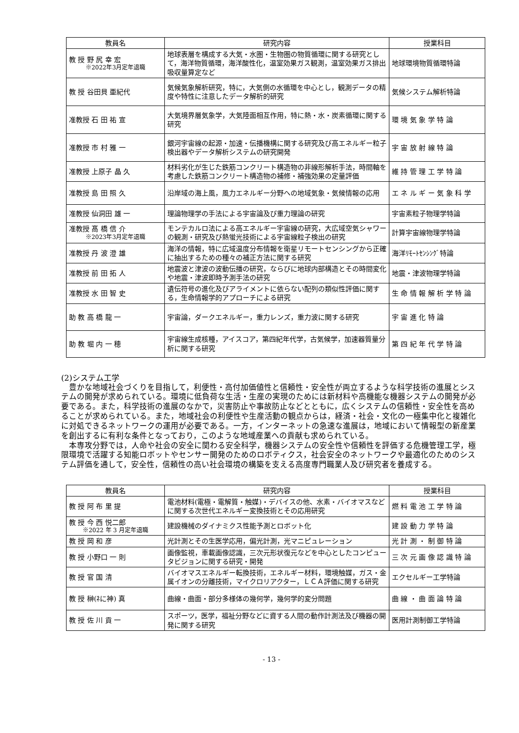| 教員名 | 研究内容 | 授業科目 |
| --- | --- | --- |
| 教 授 野 尻 幸 宏 ※2022年3月定年退職 | 地球表層を構成する大気・水圏・生物圏の物質循環に関する研究として，海洋物質循環，海洋酸性化，温室効果ガス観測，温室効果ガス排出吸収量算定など | 地球環境物質循環特論 |
| 教 授 谷田貝 亜紀代 | 気候気象解析研究，特に，大気側の水循環を中心とし，観測データの精度や特性に注意したデータ解析的研究 | 気候システム解析特論 |
| 准教授 石 田 祐 宣 | 大気境界層気象学，大気陸面相互作用，特に熱・水・炭素循環に関する研究 | 環 境 気 象 学 特 論 |
| 准教授 市 村 雅 一 | 銀河宇宙線の起源・加速・伝播機構に関する研究及び高エネルギー粒子検出器やデータ解析システムの研究開発 | 宇 宙 放 射 線 特 論 |
| 准教授 上原子 晶 久 | 材料劣化が生じた鉄筋コンクリート構造物の非線形解析手法，時間軸を考慮した鉄筋コンクリート構造物の補修・補強効果の定量評価 | 維 持 管 理 工 学 特 論 |
| 准教授 島 田 照 久 | 沿岸域の海上風，風力エネルギー分野への地域気象・気候情報の応用 | エ ネ ル ギ ー 気 象 科 学 |
| 准教授 仙洞田 雄 一 | 理論物理学の手法による宇宙論及び重力理論の研究 | 宇宙素粒子物理学特論 |
| 准教授 髙 橋 信 介 ※2023年3月定年退職 | モンテカルロ法による高エネルギー宇宙線の研究，大広域空気シャワーの観測・研究及び熱蛍光技術による宇宙線粒子検出の研究 | 計算宇宙線物理学特論 |
| 准教授 丹 波 澄 雄 | 海洋の情報，特に広域温度分布情報を衛星リモートセンシングから正確に抽出するための種々の補正方法に関する研究 | 海洋ﾘﾓｰﾄｾﾝｼﾝｸﾞ特論 |
| 准教授 前 田 拓 人 | 地震波と津波の波動伝播の研究，ならびに地球内部構造とその時間変化や地震・津波即時予測手法の研究 | 地震・津波物理学特論 |
| 准教授 水 田 智 史 | 遺伝符号の進化及びアライメントに依らない配列の類似性評価に関する，生命情報学的アプローチによる研究 | 生 命 情 報 解 析 学 特 論 |
| 助 教 高 橋 龍 一 | 宇宙論，ダークエネルギー，重力レンズ，重力波に関する研究 | 宇 宙 進 化 特 論 |
| 助 教 堀 内 一 穂 | 宇宙線生成核種，アイスコア，第四紀年代学，古気候学，加速器質量分析に関する研究 | 第 四 紀 年 代 学 特 論 |
(2)システム工学
豊かな地域社会づくりを目指して，利便性・高付加価値性と信頼性・安全性が両立するような科学技術の進展とシステムの開発が求められている。環境に低負荷な生活・生産の実現のためには新材料や高機能な機器システムの開発が必要である。また，科学技術の進展のなかで，災害防止や事故防止などとともに，広くシステムの信頼性・安全性を高めることが求められている。また，地域社会の利便性や生産活動の観点からは，経済・社会・文化の一極集中化と複雑化に対処できるネットワークの運用が必要である。一方，インターネットの急速な進展は，地域において情報型の新産業を創出するに有利な条件となっており，このような地域産業への貢献も求められている。
本専攻分野では，人命や社会の安全に関わる安全科学，機器システムの安全性や信頼性を評価する危機管理工学，極限環境で活躍する知能ロボットやセンサー開発のためのロボティクス，社会安全のネットワークや最適化のためのシステム評価を通して，安全性，信頼性の高い社会環境の構築を支える高度専門職業人及び研究者を養成する。
| 教員名 | 研究内容 | 授業科目 |
| --- | --- | --- |
| 教 授 阿 布 里 提 | 電池材料(電極・電解質・触媒)・デバイスの他、水素・バイオマスなどに関する次世代エネルギー変換技術とその応用研究 | 燃 料 電 池 工 学 特 論 |
| 教 授 今 西 悦二郎 ※2022 年 3 月定年退職 | 建設機械のダイナミクス性能予測とロボット化 | 建 設 動 力 学 特 論 |
| 教 授 岡 和 彦 | 光計測とその生医学応用，偏光計測，光マニピュレーション | 光 計 測 ・ 制 御 特 論 |
| 教 授 小野口 一 則 | 画像監視，車載画像認識，三次元形状復元などを中心としたコンピュータビジョンに関する研究・開発 | 三 次 元 画 像 認 識 特 論 |
| 教 授 官 国 清 | バイオマスエネルギー転換技術，エネルギー材料，環境触媒，ガス・金属イオンの分離技術，マイクロリアクター，ＬＣＡ評価に関する研究 | エクセルギー工学特論 |
| 教 授 榊(ﾈに神) 真 | 曲線・曲面・部分多様体の幾何学，幾何学的変分問題 | 曲 線 ・ 曲 面 論 特 論 |
| 教 授 佐 川 貢 一 | スポーツ，医学，福祉分野などに資する人間の動作計測法及び機器の開発に関する研究 | 医用計測制御工学特論 |
- 13 -